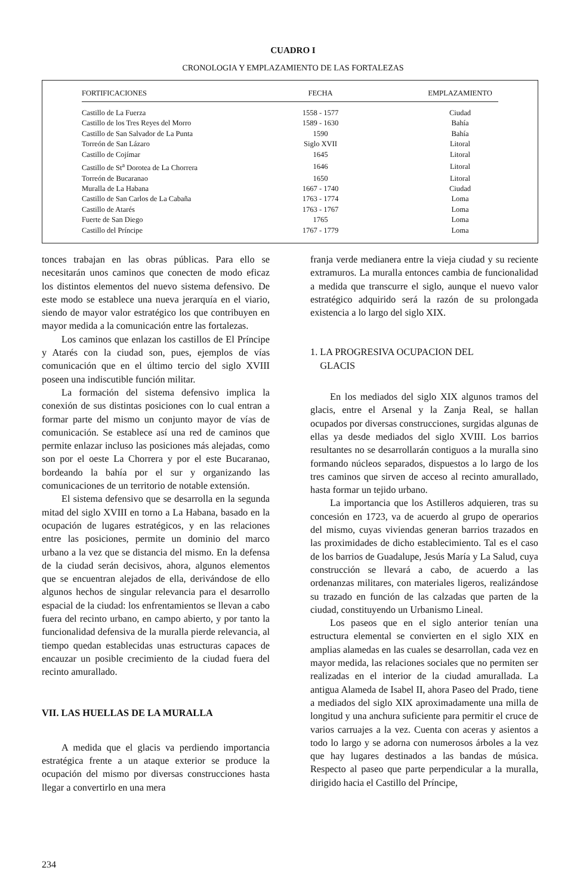CUADRO I
CRONOLOGIA Y EMPLAZAMIENTO DE LAS FORTALEZAS
| FORTIFICACIONES | | FECHA | | EMPLAZAMIENTO |
| --- | --- | --- | --- | --- |
| Castillo de La Fuerza | | 1558 - 1577 | | Ciudad |
| Castillo de los Tres Reyes del Morro | | 1589 - 1630 | | Bahía |
| Castillo de San Salvador de La Punta | | 1590 | | Bahía |
| Torreón de San Lázaro | | Siglo XVII | | Litoral |
| Castillo de Cojímar | | 1645 | | Litoral |
| Castillo de St<sup>a</sup> Dorotea de La Chorrera | | 1646 | | Litoral |
| Torreón de Bucaranao | | 1650 | | Litoral |
| Muralla de La Habana | | 1667 - 1740 | | Ciudad |
| Castillo de San Carlos de La Cabaña | | 1763 - 1774 | | Loma |
| Castillo de Atarés | | 1763 - 1767 | | Loma |
| Fuerte de San Diego | | 1765 | | Loma |
| Castillo del Príncipe | | 1767 - 1779 | | Loma |
tonces trabajan en las obras públicas. Para ello se necesitarán unos caminos que conecten de modo eficaz los distintos elementos del nuevo sistema defensivo. De este modo se establece una nueva jerarquía en el viario, siendo de mayor valor estratégico los que contribuyen en mayor medida a la comunicación entre las fortalezas.
Los caminos que enlazan los castillos de El Príncipe y Atarés con la ciudad son, pues, ejemplos de vías comunicación que en el último tercio del siglo XVIII poseen una indiscutible función militar.
La formación del sistema defensivo implica la conexión de sus distintas posiciones con lo cual entran a formar parte del mismo un conjunto mayor de vías de comunicación. Se establece así una red de caminos que permite enlazar incluso las posiciones más alejadas, como son por el oeste La Chorrera y por el este Bucaranao, bordeando la bahía por el sur y organizando las comunicaciones de un territorio de notable extensión.
El sistema defensivo que se desarrolla en la segunda mitad del siglo XVIII en torno a La Habana, basado en la ocupación de lugares estratégicos, y en las relaciones entre las posiciones, permite un dominio del marco urbano a la vez que se distancia del mismo. En la defensa de la ciudad serán decisivos, ahora, algunos elementos que se encuentran alejados de ella, derivándose de ello algunos hechos de singular relevancia para el desarrollo espacial de la ciudad: los enfrentamientos se llevan a cabo fuera del recinto urbano, en campo abierto, y por tanto la funcionalidad defensiva de la muralla pierde relevancia, al tiempo quedan establecidas unas estructuras capaces de encauzar un posible crecimiento de la ciudad fuera del recinto amurallado.
VII. LAS HUELLAS DE LA MURALLA
A medida que el glacis va perdiendo importancia estratégica frente a un ataque exterior se produce la ocupación del mismo por diversas construcciones hasta llegar a convertirlo en una mera
franja verde medianera entre la vieja ciudad y su reciente extramuros. La muralla entonces cambia de funcionalidad a medida que transcurre el siglo, aunque el nuevo valor estratégico adquirido será la razón de su prolongada existencia a lo largo del siglo XIX.
1. LA PROGRESIVA OCUPACION DEL
GLACIS
En los mediados del siglo XIX algunos tramos del glacis, entre el Arsenal y la Zanja Real, se hallan ocupados por diversas construcciones, surgidas algunas de ellas ya desde mediados del siglo XVIII. Los barrios resultantes no se desarrollarán contiguos a la muralla sino formando núcleos separados, dispuestos a lo largo de los tres caminos que sirven de acceso al recinto amurallado, hasta formar un tejido urbano.
La importancia que los Astilleros adquieren, tras su concesión en 1723, va de acuerdo al grupo de operarios del mismo, cuyas viviendas generan barrios trazados en las proximidades de dicho establecimiento. Tal es el caso de los barrios de Guadalupe, Jesús María y La Salud, cuya construcción se llevará a cabo, de acuerdo a las ordenanzas militares, con materiales ligeros, realizándose su trazado en función de las calzadas que parten de la ciudad, constituyendo un Urbanismo Lineal.
Los paseos que en el siglo anterior tenían una estructura elemental se convierten en el siglo XIX en amplias alamedas en las cuales se desarrollan, cada vez en mayor medida, las relaciones sociales que no permiten ser realizadas en el interior de la ciudad amurallada. La antigua Alameda de Isabel II, ahora Paseo del Prado, tiene a mediados del siglo XIX aproximadamente una milla de longitud y una anchura suficiente para permitir el cruce de varios carruajes a la vez. Cuenta con aceras y asientos a todo lo largo y se adorna con numerosos árboles a la vez que hay lugares destinados a las bandas de música. Respecto al paseo que parte perpendicular a la muralla, dirigido hacia el Castillo del Príncipe,
234